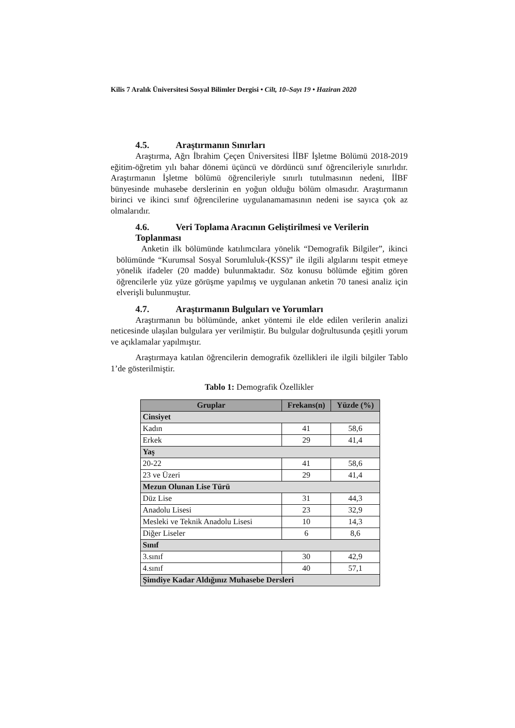Kilis 7 Aralık Üniversitesi Sosyal Bilimler Dergisi • Cilt, 10–Sayı 19 • Haziran 2020
4.5. Araştırmanın Sınırları
Araştırma, Ağrı İbrahim Çeçen Üniversitesi İİBF İşletme Bölümü 2018-2019 eğitim-öğretim yılı bahar dönemi üçüncü ve dördüncü sınıf öğrencileriyle sınırlıdır. Araştırmanın İşletme bölümü öğrencileriyle sınırlı tutulmasının nedeni, İİBF bünyesinde muhasebe derslerinin en yoğun olduğu bölüm olmasıdır. Araştırmanın birinci ve ikinci sınıf öğrencilerine uygulanamamasının nedeni ise sayıca çok az olmalarıdır.
4.6. Veri Toplama Aracının Geliştirilmesi ve Verilerin Toplanması
Anketin ilk bölümünde katılımcılara yönelik “Demografik Bilgiler”, ikinci bölümünde “Kurumsal Sosyal Sorumluluk-(KSS)” ile ilgili algılarını tespit etmeye yönelik ifadeler (20 madde) bulunmaktadır. Söz konusu bölümde eğitim gören öğrencilerle yüz yüze görüşme yapılmış ve uygulanan anketin 70 tanesi analiz için elverişli bulunmuştur.
4.7. Araştırmanın Bulguları ve Yorumları
Araştırmanın bu bölümünde, anket yöntemi ile elde edilen verilerin analizi neticesinde ulaşılan bulgulara yer verilmiştir. Bu bulgular doğrultusunda çeşitli yorum ve açıklamalar yapılmıştır.
Araştırmaya katılan öğrencilerin demografik özellikleri ile ilgili bilgiler Tablo 1’de gösterilmiştir.
Tablo 1: Demografik Özellikler
| Gruplar | Frekans(n) | Yüzde (%) |
| --- | --- | --- |
| Cinsiyet | | |
| Kadın | 41 | 58,6 |
| Erkek | 29 | 41,4 |
| Yaş | | |
| 20-22 | 41 | 58,6 |
| 23 ve Üzeri | 29 | 41,4 |
| Mezun Olunan Lise Türü | | |
| Düz Lise | 31 | 44,3 |
| Anadolu Lisesi | 23 | 32,9 |
| Mesleki ve Teknik Anadolu Lisesi | 10 | 14,3 |
| Diğer Liseler | 6 | 8,6 |
| Sınıf | | |
| 3.sınıf | 30 | 42,9 |
| 4.sınıf | 40 | 57,1 |
| Şimdiye Kadar Aldığınız Muhasebe Dersleri | | |